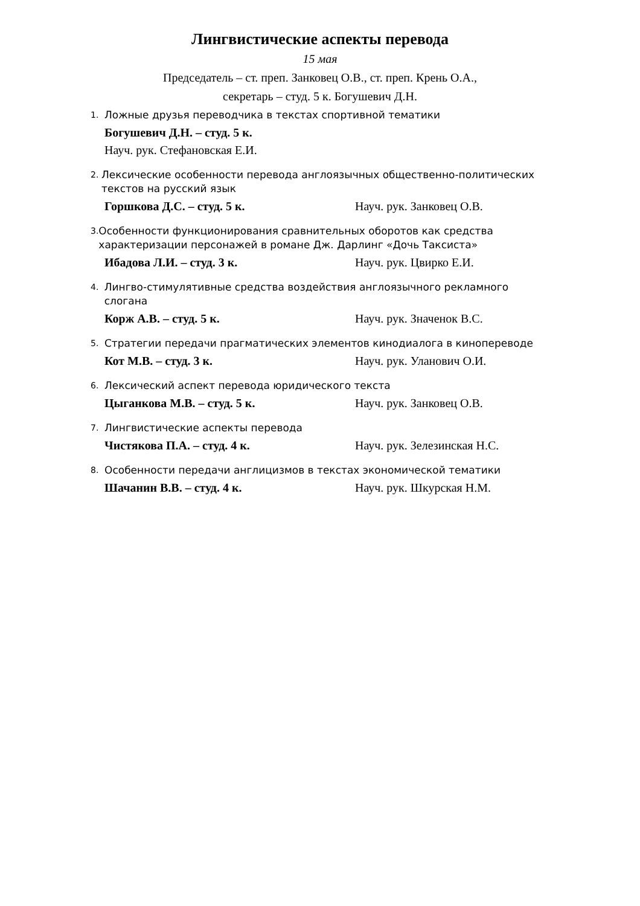Лингвистические аспекты перевода
15 мая
Председатель – ст. преп. Занковец О.В., ст. преп. Крень О.А.,
секретарь – студ. 5 к. Богушевич Д.Н.
1. Ложные друзья переводчика в текстах спортивной тематики
Богушевич Д.Н. – студ. 5 к.
Науч. рук. Стефановская Е.И.
2. Лексические особенности перевода англоязычных общественно-политических текстов на русский язык
Горшкова Д.С. – студ. 5 к. Науч. рук. Занковец О.В.
3. Особенности функционирования сравнительных оборотов как средства характеризации персонажей в романе Дж. Дарлинг «Дочь Таксиста»
Ибадова Л.И. – студ. 3 к. Науч. рук. Цвирко Е.И.
4. Лингво-стимулятивные средства воздействия англоязычного рекламного слогана
Корж А.В. – студ. 5 к. Науч. рук. Значенок В.С.
5. Стратегии передачи прагматических элементов кинодиалога в кинопереводе
Кот М.В. – студ. 3 к. Науч. рук. Уланович О.И.
6. Лексический аспект перевода юридического текста
Цыганкова М.В. – студ. 5 к. Науч. рук. Занковец О.В.
7. Лингвистические аспекты перевода
Чистякова П.А. – студ. 4 к. Науч. рук. Зелезинская Н.С.
8. Особенности передачи англицизмов в текстах экономической тематики
Шачанин В.В. – студ. 4 к. Науч. рук. Шкурская Н.М.